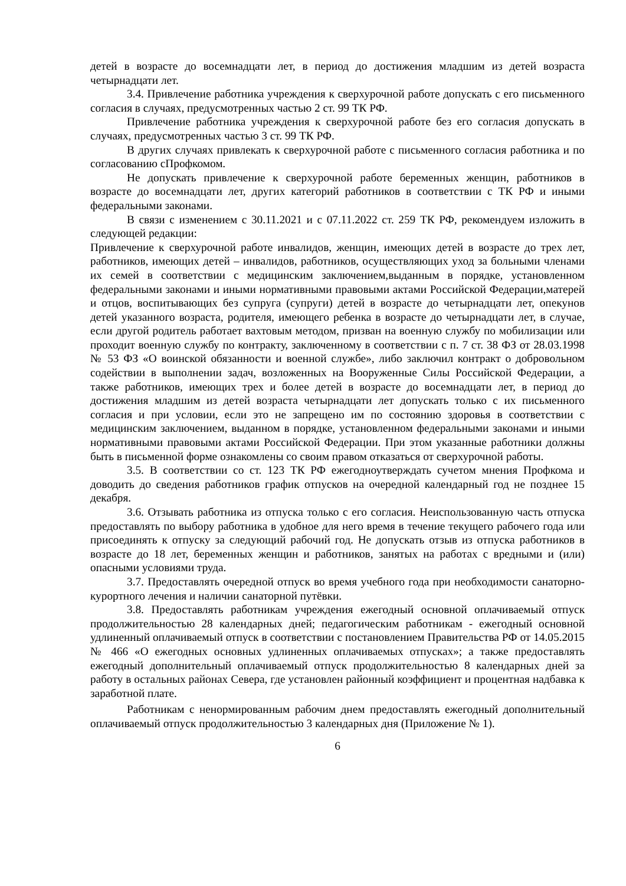детей в возрасте до восемнадцати лет, в период до достижения младшим из детей возраста четырнадцати лет.
3.4. Привлечение работника учреждения к сверхурочной работе допускать с его письменного согласия в случаях, предусмотренных частью 2 ст. 99 ТК РФ.
Привлечение работника учреждения к сверхурочной работе без его согласия допускать в случаях, предусмотренных частью 3 ст. 99 ТК РФ.
В других случаях привлекать к сверхурочной работе с письменного согласия работника и по согласованию сПрофкомом.
Не допускать привлечение к сверхурочной работе беременных женщин, работников в возрасте до восемнадцати лет, других категорий работников в соответствии с ТК РФ и иными федеральными законами.
В связи с изменением с 30.11.2021 и с 07.11.2022 ст. 259 ТК РФ, рекомендуем изложить в следующей редакции:
Привлечение к сверхурочной работе инвалидов, женщин, имеющих детей в возрасте до трех лет, работников, имеющих детей – инвалидов, работников, осуществляющих уход за больными членами их семей в соответствии с медицинским заключением,выданным в порядке, установленном федеральными законами и иными нормативными правовыми актами Российской Федерации,матерей и отцов, воспитывающих без супруга (супруги) детей в возрасте до четырнадцати лет, опекунов детей указанного возраста, родителя, имеющего ребенка в возрасте до четырнадцати лет, в случае, если другой родитель работает вахтовым методом, призван на военную службу по мобилизации или проходит военную службу по контракту, заключенному в соответствии с п. 7 ст. 38 ФЗ от 28.03.1998 № 53 ФЗ «О воинской обязанности и военной службе», либо заключил контракт о добровольном содействии в выполнении задач, возложенных на Вооруженные Силы Российской Федерации, а также работников, имеющих трех и более детей в возрасте до восемнадцати лет, в период до достижения младшим из детей возраста четырнадцати лет допускать только с их письменного согласия и при условии, если это не запрещено им по состоянию здоровья в соответствии с медицинским заключением, выданном в порядке, установленном федеральными законами и иными нормативными правовыми актами Российской Федерации. При этом указанные работники должны быть в письменной форме ознакомлены со своим правом отказаться от сверхурочной работы.
3.5. В соответствии со ст. 123 ТК РФ ежегодноутверждать сучетом мнения Профкома и доводить до сведения работников график отпусков на очередной календарный год не позднее 15 декабря.
3.6. Отзывать работника из отпуска только с его согласия. Неиспользованную часть отпуска предоставлять по выбору работника в удобное для него время в течение текущего рабочего года или присоединять к отпуску за следующий рабочий год. Не допускать отзыв из отпуска работников в возрасте до 18 лет, беременных женщин и работников, занятых на работах с вредными и (или) опасными условиями труда.
3.7. Предоставлять очередной отпуск во время учебного года при необходимости санаторно-курортного лечения и наличии санаторной путёвки.
3.8. Предоставлять работникам учреждения ежегодный основной оплачиваемый отпуск продолжительностью 28 календарных дней; педагогическим работникам - ежегодный основной удлиненный оплачиваемый отпуск в соответствии с постановлением Правительства РФ от 14.05.2015 № 466 «О ежегодных основных удлиненных оплачиваемых отпусках»; а также предоставлять ежегодный дополнительный оплачиваемый отпуск продолжительностью 8 календарных дней за работу в остальных районах Севера, где установлен районный коэффициент и процентная надбавка к заработной плате.
Работникам с ненормированным рабочим днем предоставлять ежегодный дополнительный оплачиваемый отпуск продолжительностью 3 календарных дня (Приложение № 1).
6